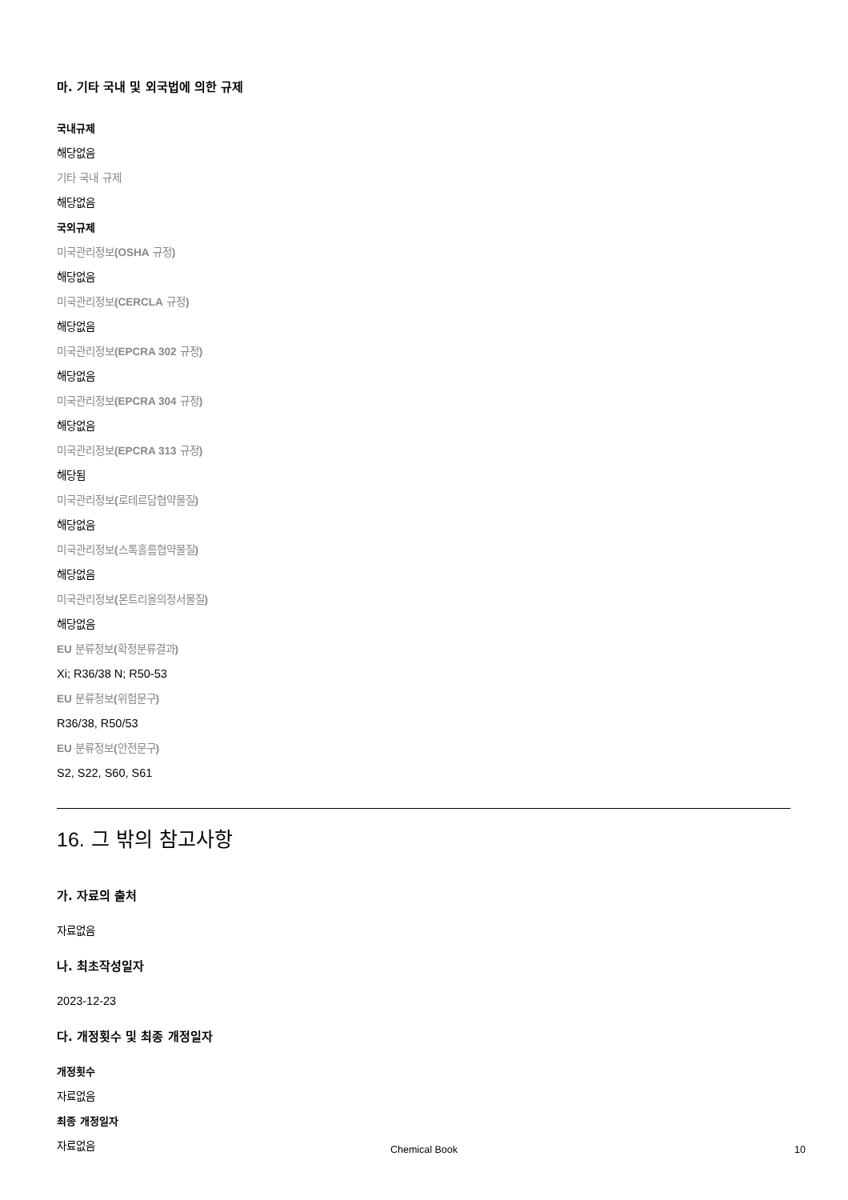마. 기타 국내 및 외국법에 의한 규제
국내규제
해당없음
기타 국내 규제
해당없음
국외규제
미국관리정보(OSHA 규정)
해당없음
미국관리정보(CERCLA 규정)
해당없음
미국관리정보(EPCRA 302 규정)
해당없음
미국관리정보(EPCRA 304 규정)
해당없음
미국관리정보(EPCRA 313 규정)
해당됨
미국관리정보(로테르담협약물질)
해당없음
미국관리정보(스톡홀름협약물질)
해당없음
미국관리정보(몬트리올의정서물질)
해당없음
EU 분류정보(확정분류결과)
Xi; R36/38 N; R50-53
EU 분류정보(위험문구)
R36/38, R50/53
EU 분류정보(안전문구)
S2, S22, S60, S61
16. 그 밖의 참고사항
가. 자료의 출처
자료없음
나. 최초작성일자
2023-12-23
다. 개정횟수 및 최종 개정일자
개정횟수
자료없음
최종 개정일자
자료없음
Chemical Book
10